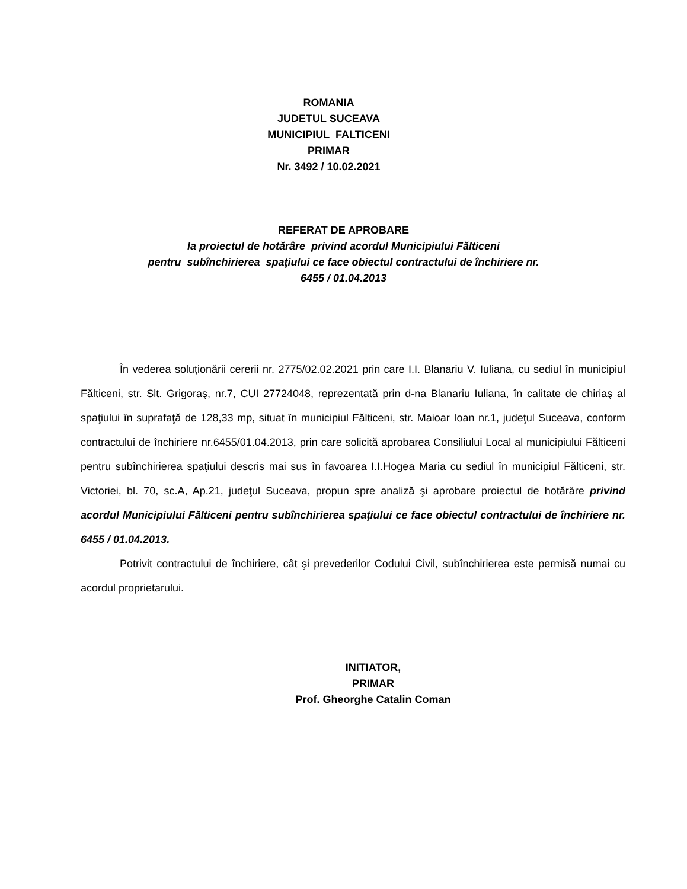ROMANIA
JUDETUL SUCEAVA
MUNICIPIUL FALTICENI
PRIMAR
Nr. 3492 / 10.02.2021
REFERAT DE APROBARE
la proiectul de hotărâre privind acordul Municipiului Fălticeni
pentru subînchirierea spaţiului ce face obiectul contractului de închiriere nr.
6455 / 01.04.2013
În vederea soluţionării cererii nr. 2775/02.02.2021 prin care I.I. Blanariu V. Iuliana, cu sediul în municipiul Fălticeni, str. Slt. Grigoraş, nr.7, CUI 27724048, reprezentată prin d-na Blanariu Iuliana, în calitate de chiriaş al spaţiului în suprafaţă de 128,33 mp, situat în municipiul Fălticeni, str. Maioar Ioan nr.1, judeţul Suceava, conform contractului de închiriere nr.6455/01.04.2013, prin care solicită aprobarea Consiliului Local al municipiului Fălticeni pentru subînchirierea spaţiului descris mai sus în favoarea I.I.Hogea Maria cu sediul în municipiul Fălticeni, str. Victoriei, bl. 70, sc.A, Ap.21, judeţul Suceava, propun spre analiză şi aprobare proiectul de hotărâre privind acordul Municipiului Fălticeni pentru subînchirierea spaţiului ce face obiectul contractului de închiriere nr. 6455 / 01.04.2013.
Potrivit contractului de închiriere, cât şi prevederilor Codului Civil, subînchirierea este permisă numai cu acordul proprietarului.
INITIATOR,
PRIMAR
Prof. Gheorghe Catalin Coman